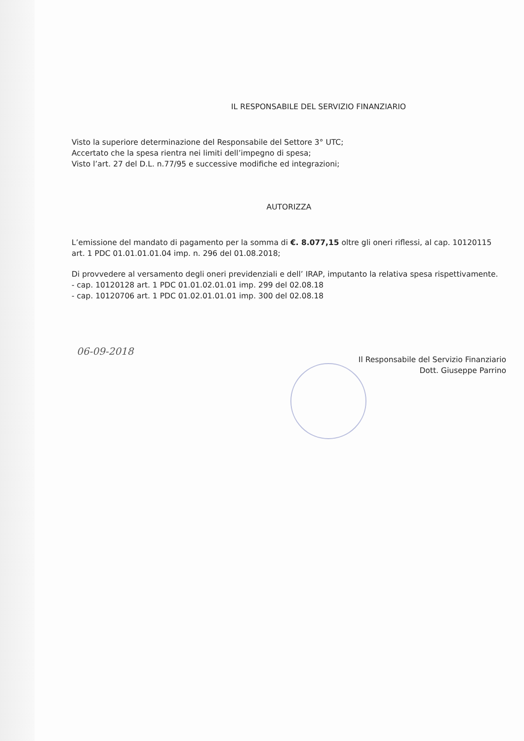IL RESPONSABILE DEL SERVIZIO FINANZIARIO
Visto la superiore determinazione del Responsabile del Settore 3° UTC;
Accertato che la spesa rientra nei limiti dell’impegno di spesa;
Visto l’art. 27 del D.L. n.77/95 e successive modifiche ed integrazioni;
AUTORIZZA
L’emissione del mandato di pagamento per la somma di €. 8.077,15 oltre gli oneri riflessi, al cap. 10120115 art. 1 PDC 01.01.01.01.04 imp. n. 296 del 01.08.2018;
Di provvedere al versamento degli oneri previdenziali e dell’ IRAP, imputanto la relativa spesa rispettivamente.
- cap. 10120128 art. 1 PDC 01.01.02.01.01 imp. 299 del 02.08.18
- cap. 10120706 art. 1 PDC 01.02.01.01.01 imp. 300 del 02.08.18
06-09-2018
Il Responsabile del Servizio Finanziario
Dott. Giuseppe Parrino